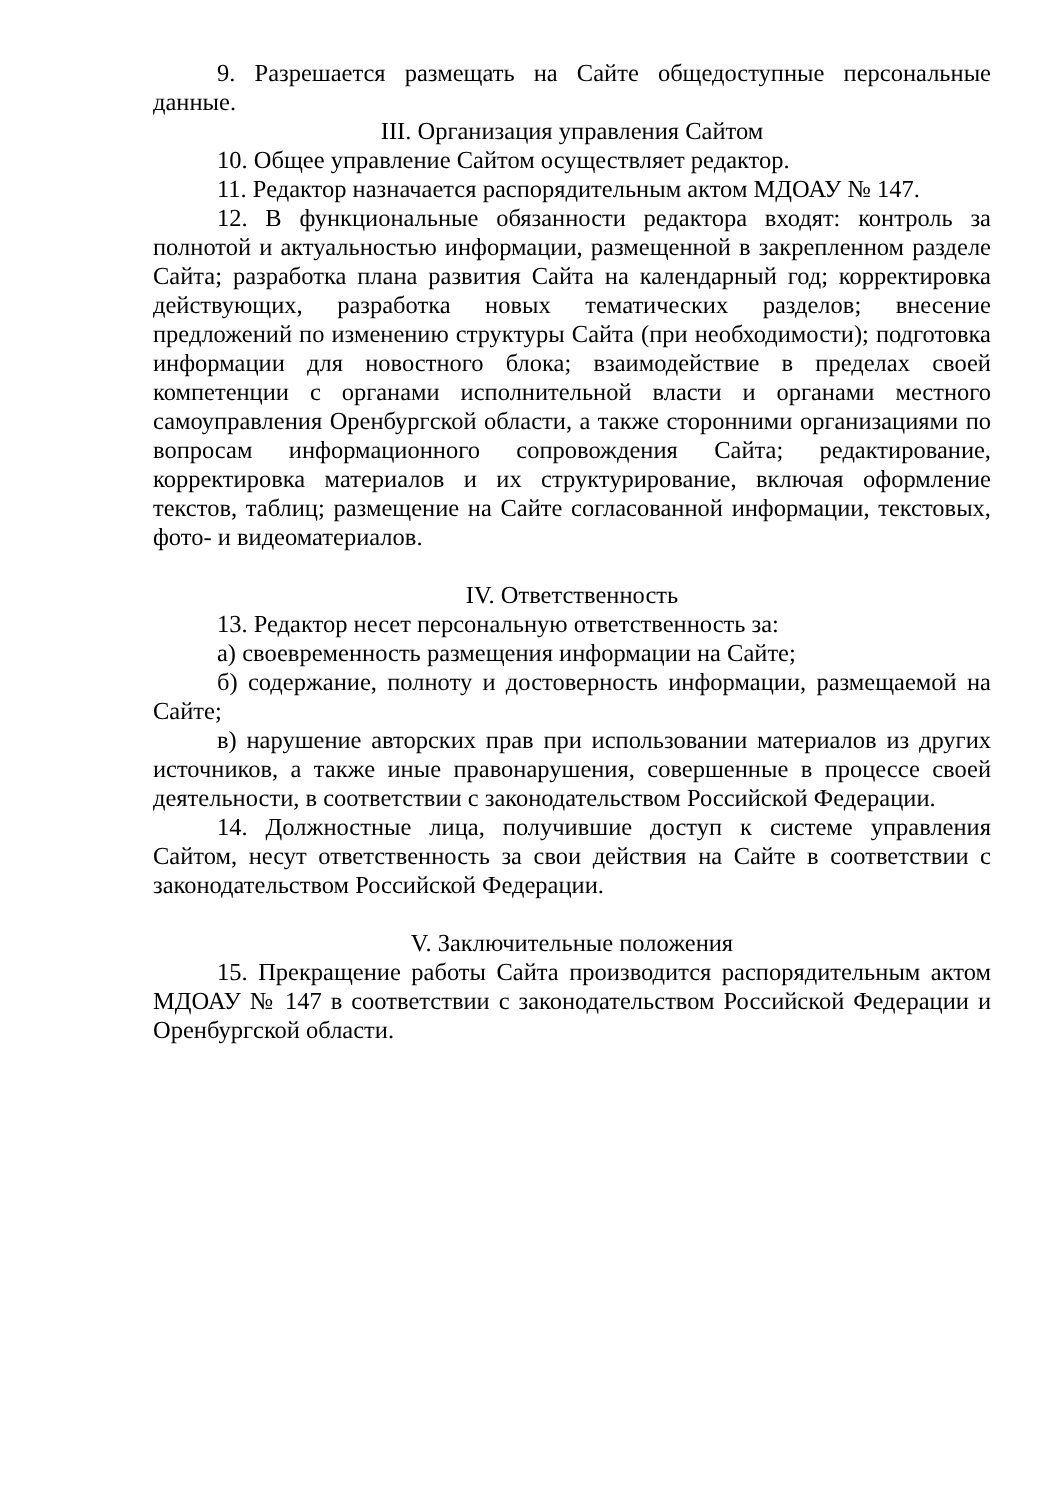9. Разрешается размещать на Сайте общедоступные персональные данные.
III. Организация управления Сайтом
10. Общее управление Сайтом осуществляет редактор.
11. Редактор назначается распорядительным актом МДОАУ № 147.
12. В функциональные обязанности редактора входят: контроль за полнотой и актуальностью информации, размещенной в закрепленном разделе Сайта; разработка плана развития Сайта на календарный год; корректировка действующих, разработка новых тематических разделов; внесение предложений по изменению структуры Сайта (при необходимости); подготовка информации для новостного блока; взаимодействие в пределах своей компетенции с органами исполнительной власти и органами местного самоуправления Оренбургской области, а также сторонними организациями по вопросам информационного сопровождения Сайта; редактирование, корректировка материалов и их структурирование, включая оформление текстов, таблиц; размещение на Сайте согласованной информации, текстовых, фото- и видеоматериалов.
IV. Ответственность
13. Редактор несет персональную ответственность за:
а) своевременность размещения информации на Сайте;
б) содержание, полноту и достоверность информации, размещаемой на Сайте;
в) нарушение авторских прав при использовании материалов из других источников, а также иные правонарушения, совершенные в процессе своей деятельности, в соответствии с законодательством Российской Федерации.
14. Должностные лица, получившие доступ к системе управления Сайтом, несут ответственность за свои действия на Сайте в соответствии с законодательством Российской Федерации.
V. Заключительные положения
15. Прекращение работы Сайта производится распорядительным актом МДОАУ № 147 в соответствии с законодательством Российской Федерации и Оренбургской области.